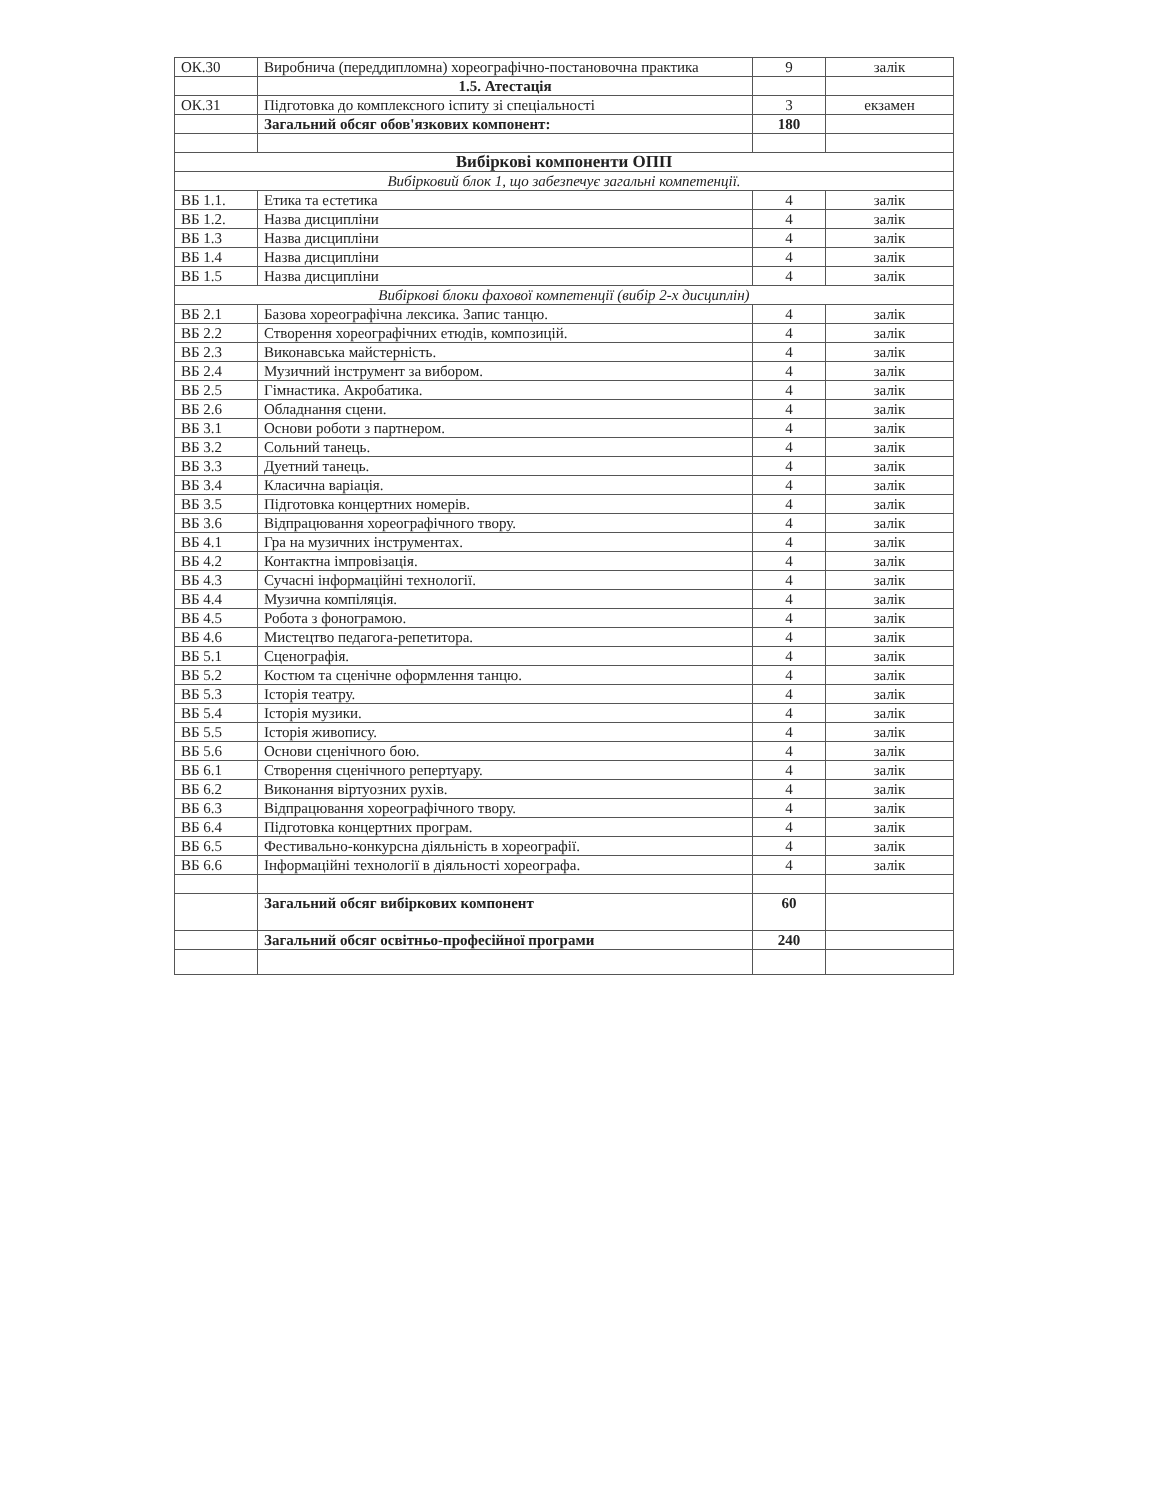| ОК.30 | Виробнича (переддипломна) хореографічно-постановочна практика | 9 | залік |
| | 1.5. Атестація | | |
| ОК.31 | Підготовка до комплексного іспиту зі спеціальності | 3 | екзамен |
| | Загальний обсяг обов'язкових компонент: | 180 | |
| Вибіркові компоненти ОПП | | | |
| Вибірковий блок 1, що забезпечує загальні компетенції. | | | |
| ВБ 1.1. | Етика та естетика | 4 | залік |
| ВБ 1.2. | Назва дисципліни | 4 | залік |
| ВБ 1.3 | Назва дисципліни | 4 | залік |
| ВБ 1.4 | Назва дисципліни | 4 | залік |
| ВБ 1.5 | Назва дисципліни | 4 | залік |
| Вибіркові блоки фахової компетенції (вибір 2-х дисциплін) | | | |
| ВБ 2.1 | Базова хореографічна лексика. Запис танцю. | 4 | залік |
| ВБ 2.2 | Створення хореографічних етюдів, композицій. | 4 | залік |
| ВБ 2.3 | Виконавська майстерність. | 4 | залік |
| ВБ 2.4 | Музичний інструмент за вибором. | 4 | залік |
| ВБ 2.5 | Гімнастика. Акробатика. | 4 | залік |
| ВБ 2.6 | Обладнання сцени. | 4 | залік |
| ВБ 3.1 | Основи роботи з партнером. | 4 | залік |
| ВБ 3.2 | Сольний танець. | 4 | залік |
| ВБ 3.3 | Дуетний танець. | 4 | залік |
| ВБ 3.4 | Класична варіація. | 4 | залік |
| ВБ 3.5 | Підготовка концертних номерів. | 4 | залік |
| ВБ 3.6 | Відпрацювання хореографічного твору. | 4 | залік |
| ВБ 4.1 | Гра на музичних інструментах. | 4 | залік |
| ВБ 4.2 | Контактна імпровізація. | 4 | залік |
| ВБ 4.3 | Сучасні інформаційні технології. | 4 | залік |
| ВБ 4.4 | Музична компіляція. | 4 | залік |
| ВБ 4.5 | Робота з фонограмою. | 4 | залік |
| ВБ 4.6 | Мистецтво педагога-репетитора. | 4 | залік |
| ВБ 5.1 | Сценографія. | 4 | залік |
| ВБ 5.2 | Костюм та сценічне оформлення танцю. | 4 | залік |
| ВБ 5.3 | Історія театру. | 4 | залік |
| ВБ 5.4 | Історія музики. | 4 | залік |
| ВБ 5.5 | Історія живопису. | 4 | залік |
| ВБ 5.6 | Основи сценічного бою. | 4 | залік |
| ВБ 6.1 | Створення сценічного репертуару. | 4 | залік |
| ВБ 6.2 | Виконання віртуозних рухів. | 4 | залік |
| ВБ 6.3 | Відпрацювання хореографічного твору. | 4 | залік |
| ВБ 6.4 | Підготовка концертних програм. | 4 | залік |
| ВБ 6.5 | Фестивально-конкурсна діяльність в хореографії. | 4 | залік |
| ВБ 6.6 | Інформаційні технології в діяльності хореографа. | 4 | залік |
| | Загальний обсяг вибіркових компонент | 60 | |
| | Загальний обсяг освітньо-професійної програми | 240 | |